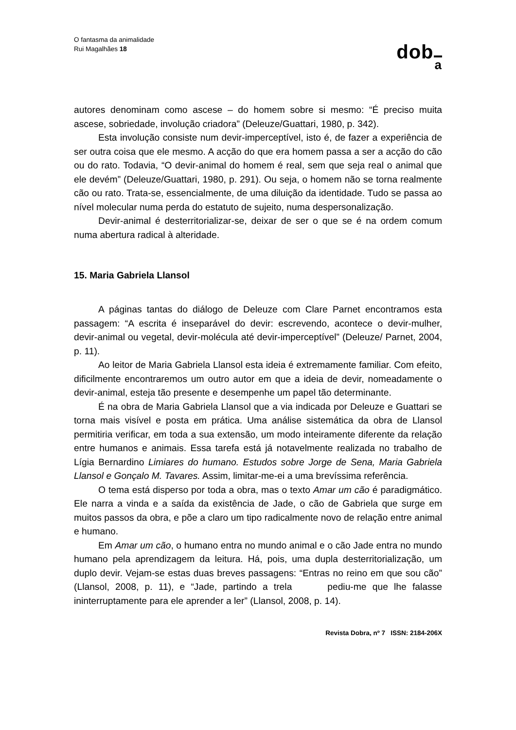O fantasma da animalidade
Rui Magalhães 18
doba
autores denominam como ascese – do homem sobre si mesmo: “É preciso muita ascese, sobriedade, involução criadora” (Deleuze/Guattari, 1980, p. 342).
Esta involução consiste num devir-imperceptível, isto é, de fazer a experiência de ser outra coisa que ele mesmo. A acção do que era homem passa a ser a acção do cão ou do rato. Todavia, “O devir-animal do homem é real, sem que seja real o animal que ele devém” (Deleuze/Guattari, 1980, p. 291). Ou seja, o homem não se torna realmente cão ou rato. Trata-se, essencialmente, de uma diluição da identidade. Tudo se passa ao nível molecular numa perda do estatuto de sujeito, numa despersonalização.
Devir-animal é desterritorializar-se, deixar de ser o que se é na ordem comum numa abertura radical à alteridade.
15. Maria Gabriela Llansol
A páginas tantas do diálogo de Deleuze com Clare Parnet encontramos esta passagem: “A escrita é inseparável do devir: escrevendo, acontece o devir-mulher, devir-animal ou vegetal, devir-molécula até devir-imperceptível” (Deleuze/ Parnet, 2004, p. 11).
Ao leitor de Maria Gabriela Llansol esta ideia é extremamente familiar. Com efeito, dificilmente encontraremos um outro autor em que a ideia de devir, nomeadamente o devir-animal, esteja tão presente e desempenhe um papel tão determinante.
É na obra de Maria Gabriela Llansol que a via indicada por Deleuze e Guattari se torna mais visível e posta em prática. Uma análise sistemática da obra de Llansol permitiria verificar, em toda a sua extensão, um modo inteiramente diferente da relação entre humanos e animais. Essa tarefa está já notavelmente realizada no trabalho de Lígia Bernardino Limiares do humano. Estudos sobre Jorge de Sena, Maria Gabriela Llansol e Gonçalo M. Tavares. Assim, limitar-me-ei a uma brevíssima referência.
O tema está disperso por toda a obra, mas o texto Amar um cão é paradigmático. Ele narra a vinda e a saída da existência de Jade, o cão de Gabriela que surge em muitos passos da obra, e põe a claro um tipo radicalmente novo de relação entre animal e humano.
Em Amar um cão, o humano entra no mundo animal e o cão Jade entra no mundo humano pela aprendizagem da leitura. Há, pois, uma dupla desterritorialização, um duplo devir. Vejam-se estas duas breves passagens: “Entras no reino em que sou cão” (Llansol, 2008, p. 11), e “Jade, partindo a trela pediu-me que lhe falasse ininterruptamente para ele aprender a ler” (Llansol, 2008, p. 14).
Revista Dobra, nº 7 ISSN: 2184-206X